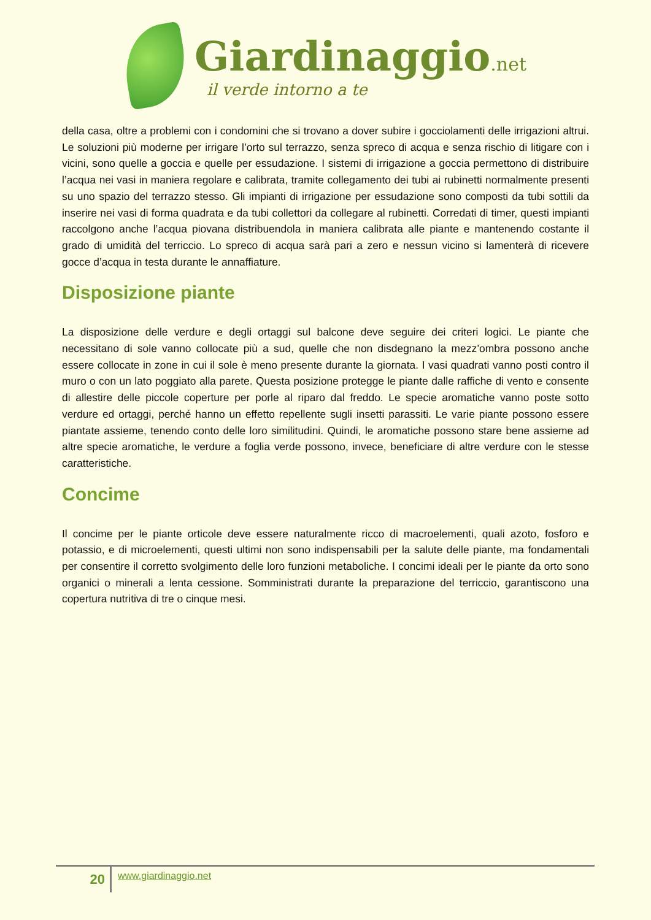Giardinaggio.net
il verde intorno a te
della casa, oltre a problemi con i condomini che si trovano a dover subire i gocciolamenti delle irrigazioni altrui. Le soluzioni più moderne per irrigare l’orto sul terrazzo, senza spreco di acqua e senza rischio di litigare con i vicini, sono quelle a goccia e quelle per essudazione. I sistemi di irrigazione a goccia permettono di distribuire l’acqua nei vasi in maniera regolare e calibrata, tramite collegamento dei tubi ai rubinetti normalmente presenti su uno spazio del terrazzo stesso. Gli impianti di irrigazione per essudazione sono composti da tubi sottili da inserire nei vasi di forma quadrata e da tubi collettori da collegare al rubinetti. Corredati di timer, questi impianti raccolgono anche l’acqua piovana distribuendola in maniera calibrata alle piante e mantenendo costante il grado di umidità del terriccio. Lo spreco di acqua sarà pari a zero e nessun vicino si lamenterà di ricevere gocce d’acqua in testa durante le annaffiature.
Disposizione piante
La disposizione delle verdure e degli ortaggi sul balcone deve seguire dei criteri logici. Le piante che necessitano di sole vanno collocate più a sud, quelle che non disdegnano la mezz’ombra possono anche essere collocate in zone in cui il sole è meno presente durante la giornata. I vasi quadrati vanno posti contro il muro o con un lato poggiato alla parete. Questa posizione protegge le piante dalle raffiche di vento e consente di allestire delle piccole coperture per porle al riparo dal freddo. Le specie aromatiche vanno poste sotto verdure ed ortaggi, perché hanno un effetto repellente sugli insetti parassiti. Le varie piante possono essere piantate assieme, tenendo conto delle loro similitudini. Quindi, le aromatiche possono stare bene assieme ad altre specie aromatiche, le verdure a foglia verde possono, invece, beneficiare di altre verdure con le stesse caratteristiche.
Concime
Il concime per le piante orticole deve essere naturalmente ricco di macroelementi, quali azoto, fosforo e potassio, e di microelementi, questi ultimi non sono indispensabili per la salute delle piante, ma fondamentali per consentire il corretto svolgimento delle loro funzioni metaboliche. I concimi ideali per le piante da orto sono organici o minerali a lenta cessione. Somministrati durante la preparazione del terriccio, garantiscono una copertura nutritiva di tre o cinque mesi.
20
www.giardinaggio.net